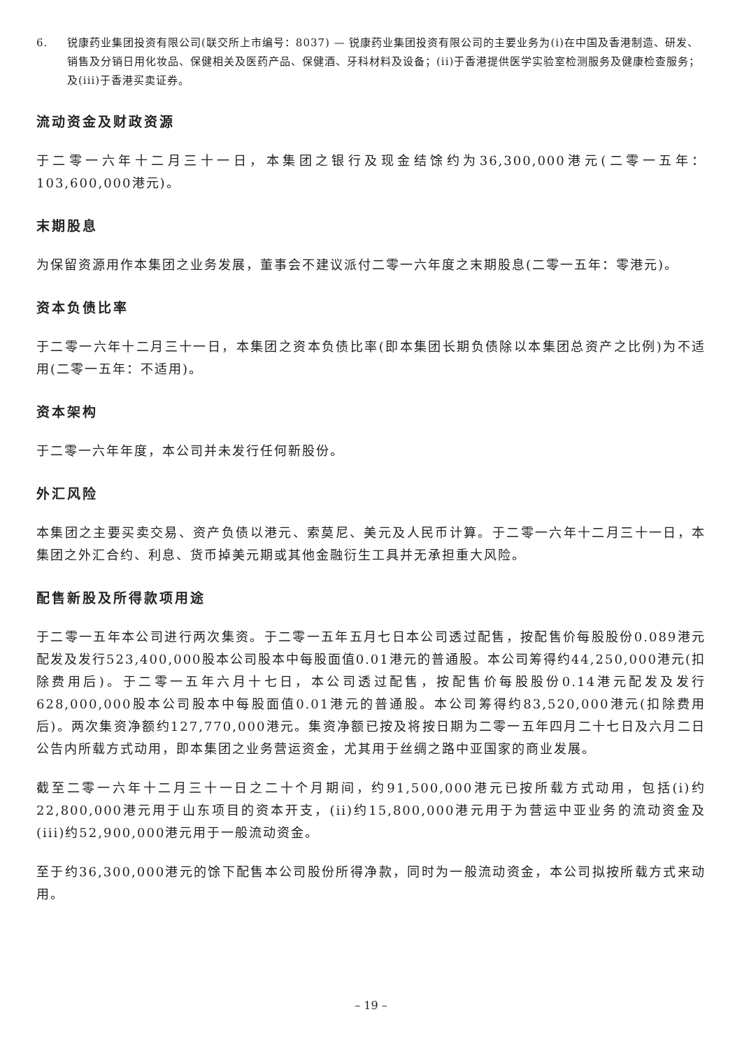6. 锐康药业集团投资有限公司(联交所上市编号：8037) — 锐康药业集团投资有限公司的主要业务为(i)在中国及香港制造、研发、销售及分销日用化妆品、保健相关及医药产品、保健酒、牙科材料及设备；(ii)于香港提供医学实验室检测服务及健康检查服务；及(iii)于香港买卖证券。
流动资金及财政资源
于二零一六年十二月三十一日，本集团之银行及现金结馀约为36,300,000港元(二零一五年：103,600,000港元)。
末期股息
为保留资源用作本集团之业务发展，董事会不建议派付二零一六年度之末期股息(二零一五年：零港元)。
资本负债比率
于二零一六年十二月三十一日，本集团之资本负债比率(即本集团长期负债除以本集团总资产之比例)为不适用(二零一五年：不适用)。
资本架构
于二零一六年年度，本公司并未发行任何新股份。
外汇风险
本集团之主要买卖交易、资产负债以港元、索莫尼、美元及人民币计算。于二零一六年十二月三十一日，本集团之外汇合约、利息、货币掉美元期或其他金融衍生工具并无承担重大风险。
配售新股及所得款项用途
于二零一五年本公司进行两次集资。于二零一五年五月七日本公司透过配售，按配售价每股股份0.089港元配发及发行523,400,000股本公司股本中每股面值0.01港元的普通股。本公司筹得约44,250,000港元(扣除费用后)。于二零一五年六月十七日，本公司透过配售，按配售价每股股份0.14港元配发及发行628,000,000股本公司股本中每股面值0.01港元的普通股。本公司筹得约83,520,000港元(扣除费用后)。两次集资净额约127,770,000港元。集资净额已按及将按日期为二零一五年四月二十七日及六月二日公告内所载方式动用，即本集团之业务营运资金，尤其用于丝绸之路中亚国家的商业发展。
截至二零一六年十二月三十一日之二十个月期间，约91,500,000港元已按所载方式动用，包括(i)约22,800,000港元用于山东项目的资本开支，(ii)约15,800,000港元用于为营运中亚业务的流动资金及(iii)约52,900,000港元用于一般流动资金。
至于约36,300,000港元的馀下配售本公司股份所得净款，同时为一般流动资金，本公司拟按所载方式来动用。
– 19 –